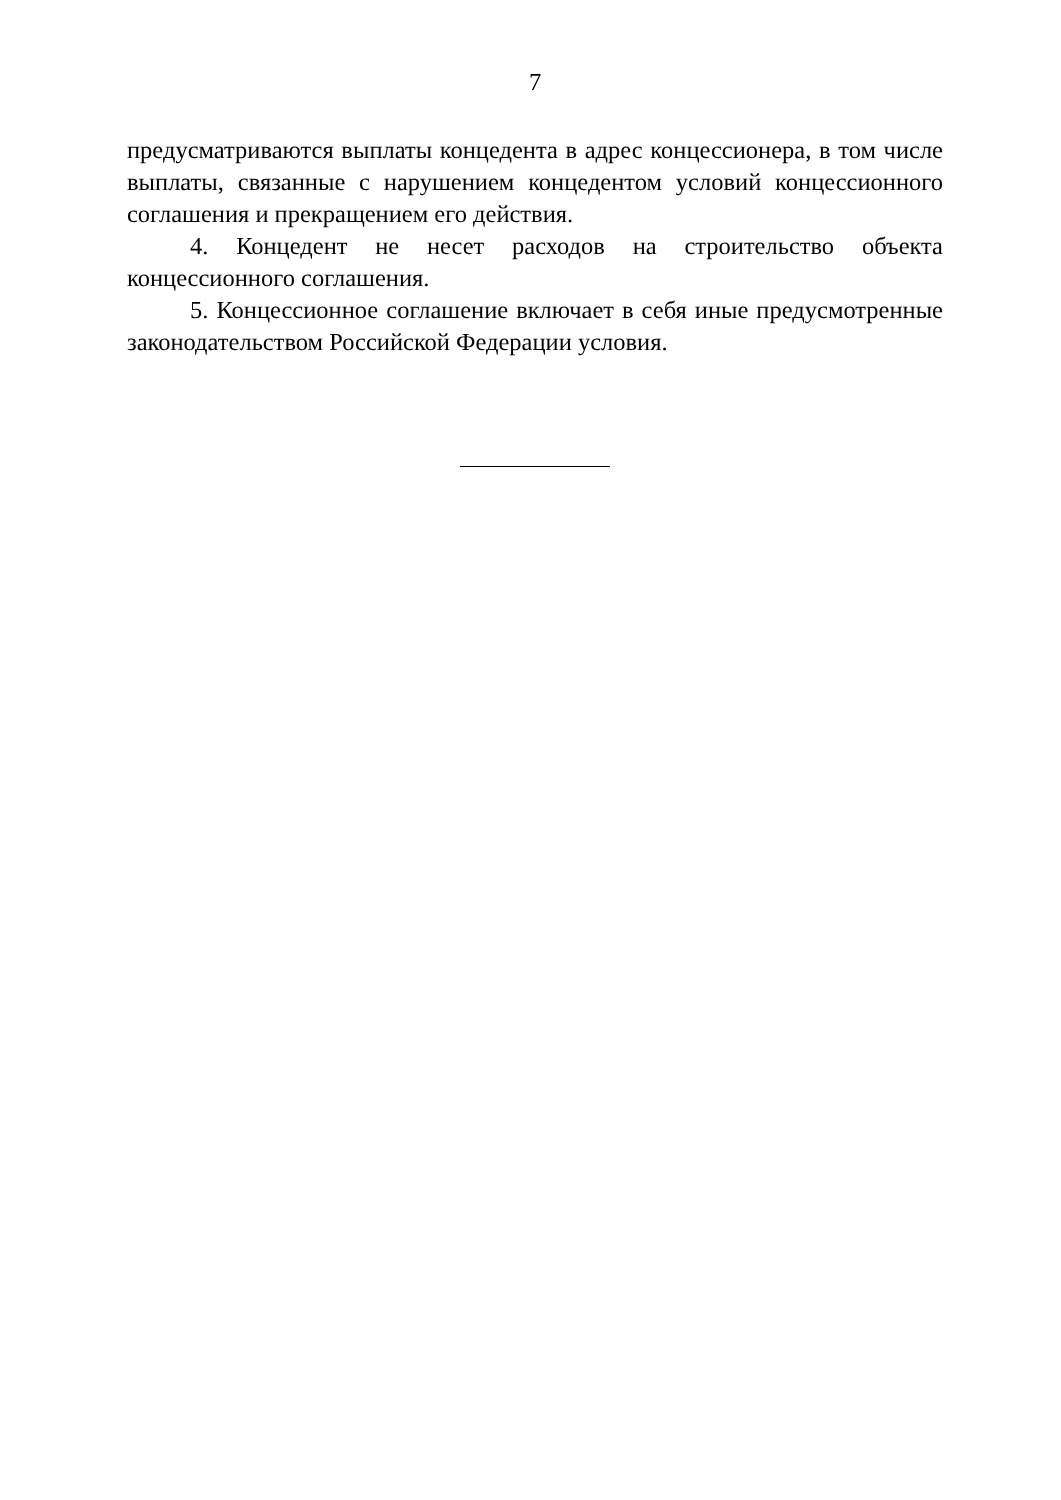7
предусматриваются выплаты концедента в адрес концессионера, в том числе выплаты, связанные с нарушением концедентом условий концессионного соглашения и прекращением его действия.
4. Концедент не несет расходов на строительство объекта концессионного соглашения.
5. Концессионное соглашение включает в себя иные предусмотренные законодательством Российской Федерации условия.